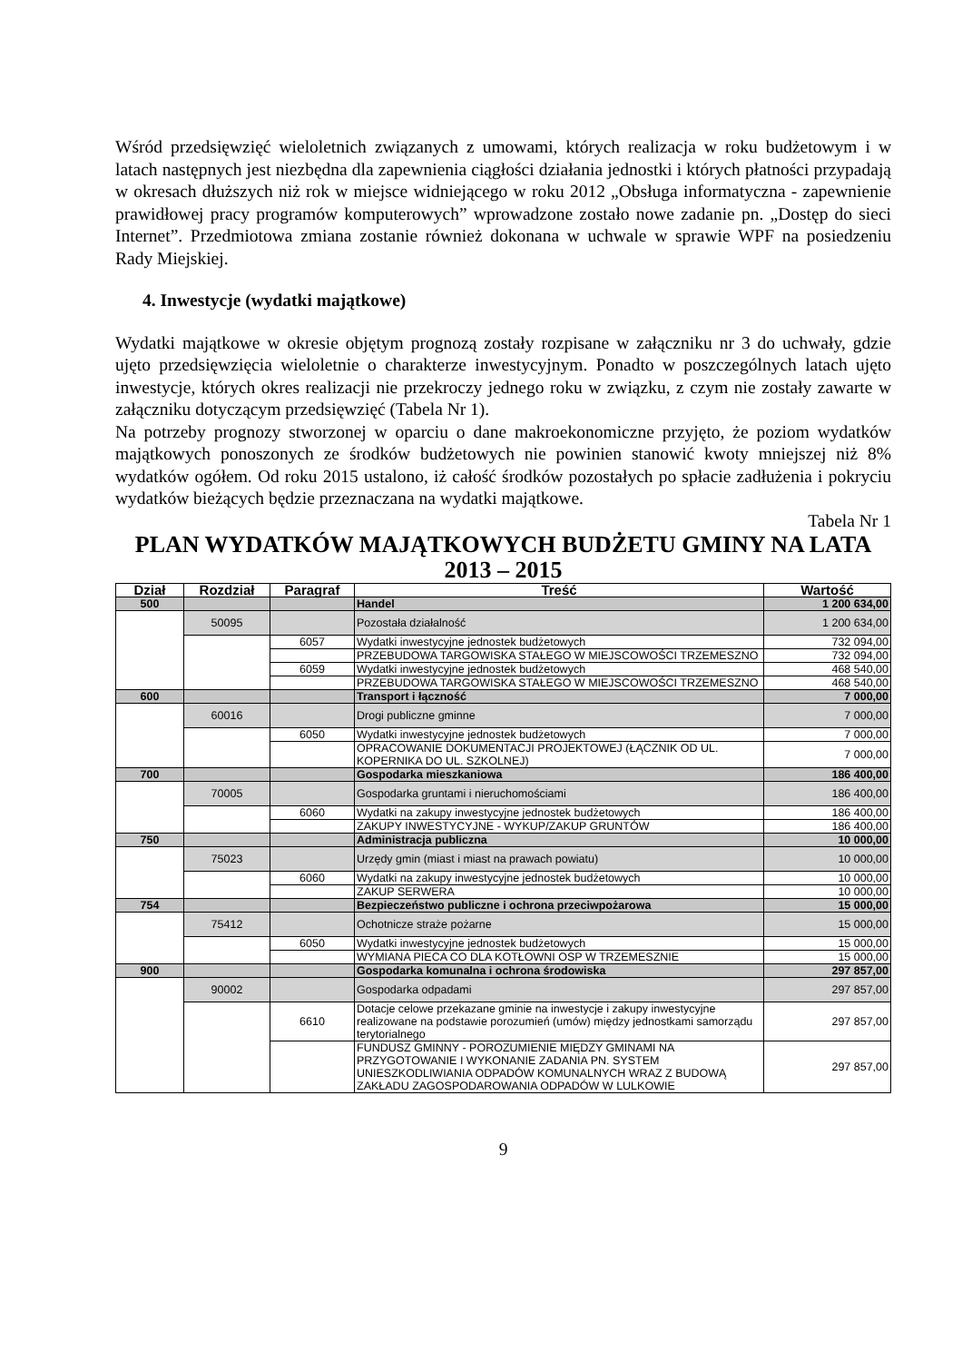Wśród przedsięwzięć wieloletnich związanych z umowami, których realizacja w roku budżetowym i w latach następnych jest niezbędna dla zapewnienia ciągłości działania jednostki i których płatności przypadają w okresach dłuższych niż rok w miejsce widniejącego w roku 2012 „Obsługa informatyczna - zapewnienie prawidłowej pracy programów komputerowych” wprowadzone zostało nowe zadanie pn. „Dostęp do sieci Internet”. Przedmiotowa zmiana zostanie również dokonana w uchwale w sprawie WPF na posiedzeniu Rady Miejskiej.
4. Inwestycje (wydatki majątkowe)
Wydatki majątkowe w okresie objętym prognozą zostały rozpisane w załączniku nr 3 do uchwały, gdzie ujęto przedsięwzięcia wieloletnie o charakterze inwestycyjnym. Ponadto w poszczególnych latach ujęto inwestycje, których okres realizacji nie przekroczy jednego roku w związku, z czym nie zostały zawarte w załączniku dotyczącym przedsięwzięć (Tabela Nr 1).
Na potrzeby prognozy stworzonej w oparciu o dane makroekonomiczne przyjęto, że poziom wydatków majątkowych ponoszonych ze środków budżetowych nie powinien stanowić kwoty mniejszej niż 8% wydatków ogółem. Od roku 2015 ustalono, iż całość środków pozostałych po spłacie zadłużenia i pokryciu wydatków bieżących będzie przeznaczana na wydatki majątkowe.
Tabela Nr 1
PLAN WYDATKÓW MAJĄTKOWYCH BUDŻETU GMINY NA LATA 2013 – 2015
| Dział | Rozdział | Paragraf | Treść | Wartość |
| --- | --- | --- | --- | --- |
| 500 | | | Handel | 1 200 634,00 |
| | 50095 | | Pozostała działalność | 1 200 634,00 |
| | | 6057 | Wydatki inwestycyjne jednostek budżetowych | 732 094,00 |
| | | | PRZEBUDOWA TARGOWISKA STAŁEGO W MIEJSCOWOŚCI TRZEMESZNO | 732 094,00 |
| | | 6059 | Wydatki inwestycyjne jednostek budżetowych | 468 540,00 |
| | | | PRZEBUDOWA TARGOWISKA STAŁEGO W MIEJSCOWOŚCI TRZEMESZNO | 468 540,00 |
| 600 | | | Transport i łączność | 7 000,00 |
| | 60016 | | Drogi publiczne gminne | 7 000,00 |
| | | 6050 | Wydatki inwestycyjne jednostek budżetowych | 7 000,00 |
| | | | OPRACOWANIE DOKUMENTACJI PROJEKTOWEJ (ŁĄCZNIK OD UL. KOPERNIKA DO UL. SZKOLNEJ) | 7 000,00 |
| 700 | | | Gospodarka mieszkaniowa | 186 400,00 |
| | 70005 | | Gospodarka gruntami i nieruchomościami | 186 400,00 |
| | | 6060 | Wydatki na zakupy inwestycyjne jednostek budżetowych | 186 400,00 |
| | | | ZAKUPY INWESTYCYJNE - WYKUP/ZAKUP GRUNTÓW | 186 400,00 |
| 750 | | | Administracja publiczna | 10 000,00 |
| | 75023 | | Urzędy gmin (miast i miast na prawach powiatu) | 10 000,00 |
| | | 6060 | Wydatki na zakupy inwestycyjne jednostek budżetowych | 10 000,00 |
| | | | ZAKUP SERWERA | 10 000,00 |
| 754 | | | Bezpieczeństwo publiczne i ochrona przeciwpożarowa | 15 000,00 |
| | 75412 | | Ochotnicze straże pożarne | 15 000,00 |
| | | 6050 | Wydatki inwestycyjne jednostek budżetowych | 15 000,00 |
| | | | WYMIANA PIECA CO DLA KOTŁOWNI OSP W TRZEMESZNIE | 15 000,00 |
| 900 | | | Gospodarka komunalna i ochrona środowiska | 297 857,00 |
| | 90002 | | Gospodarka odpadami | 297 857,00 |
| | | 6610 | Dotacje celowe przekazane gminie na inwestycje i zakupy inwestycyjne realizowane na podstawie porozumień (umów) między jednostkami samorządu terytorialnego | 297 857,00 |
| | | | FUNDUSZ GMINNY - POROZUMIENIE MIĘDZY GMINAMI NA PRZYGOTOWANIE I WYKONANIE ZADANIA PN. SYSTEM UNIESZKODLIWIANIA ODPADÓW KOMUNALNYCH WRAZ Z BUDOWĄ ZAKŁADU ZAGOSPODAROWANIA ODPADÓW W LULKOWIE | 297 857,00 |
9